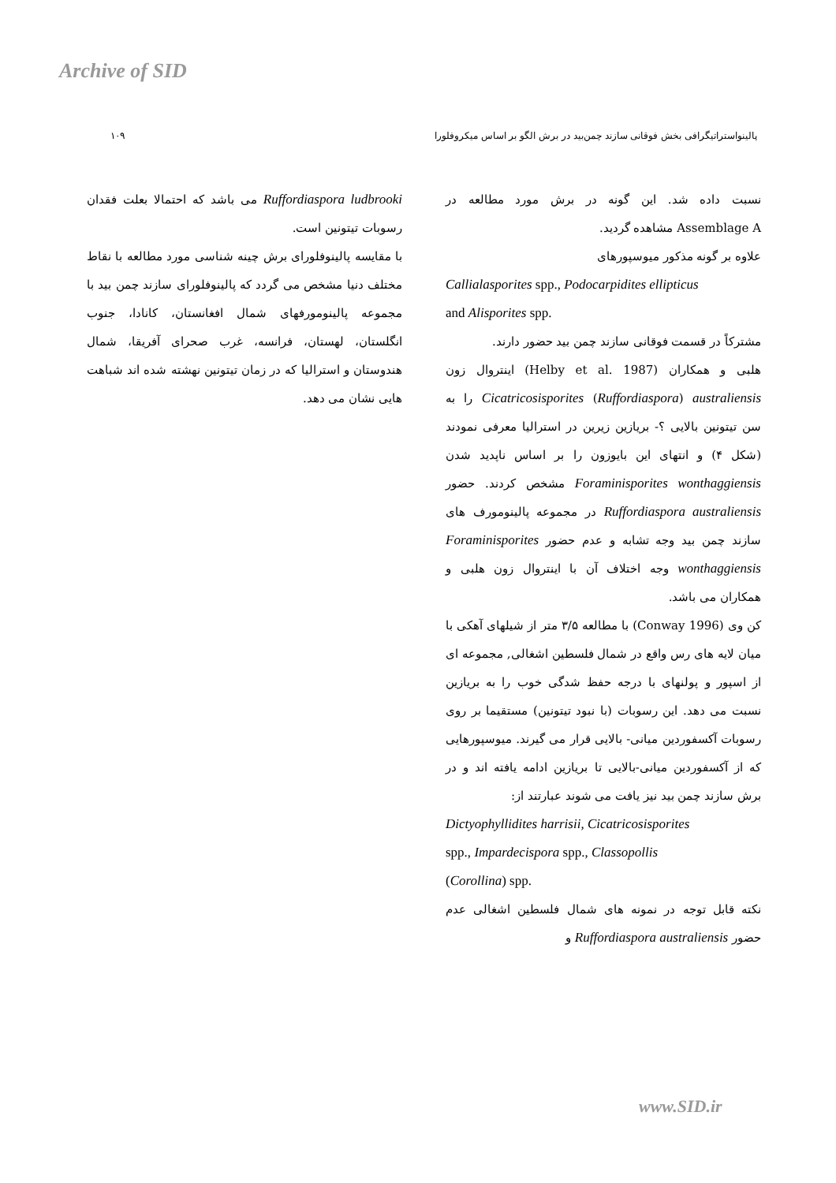Archive of SID
پالینواستراتیگرافی بخش فوقانی سازند چمن‌بید در برش الگو بر اساس میکروفلورا ۱۰۹
نسبت داده شد. این گونه در برش مورد مطالعه در Assemblage A مشاهده گردید.
علاوه بر گونه مذکور میوسپورهای
Callialasporites spp., Podocarpidites ellipticus
and Alisporites spp.
مشترکاً در قسمت فوقانی سازند چمن بید حضور دارند.
هلبی و همکاران (Helby et al. 1987) اینتروال زون Cicatricosisporites (Ruffordiaspora) australiensis را به سن تیتونین بالایی ؟- بریازین زیرین در استرالیا معرفی نمودند (شکل ۴) و انتهای این بایوزون را بر اساس ناپدید شدن Foraminisporites wonthaggiensis مشخص کردند. حضور Ruffordiaspora australiensis در مجموعه پالینومورف های سازند چمن بید وجه تشابه و عدم حضور Foraminisporites wonthaggiensis وجه اختلاف آن با اینتروال زون هلبی و همکاران می باشد.
کن وی (Conway 1996) با مطالعه ۳/۵ متر از شیلهای آهکی با میان لایه های رس واقع در شمال فلسطین اشغالی, مجموعه ای از اسپور و پولنهای با درجه حفظ شدگی خوب را به بریازین نسبت می دهد. این رسوبات (با نبود تیتونین) مستقیما بر روی رسوبات آکسفوردین میانی- بالایی قرار می گیرند. میوسپورهایی که از آکسفوردین میانی-بالایی تا بریازین ادامه یافته اند و در برش سازند چمن بید نیز یافت می شوند عبارتند از:
Dictyophyllidites harrisii, Cicatricosisporites
spp., Impardecispora spp., Classopollis
(Corollina) spp.
نکته قابل توجه در نمونه های شمال فلسطین اشغالی عدم حضور Ruffordiaspora australiensis و
Ruffordiaspora ludbrooki می باشد که احتمالا بعلت فقدان رسوبات تیتونین است.
با مقایسه پالینوفلورای برش چینه شناسی مورد مطالعه با نقاط مختلف دنیا مشخص می گردد که پالینوفلورای سازند چمن بید با مجموعه پالینومورفهای شمال افغانستان، کانادا، جنوب انگلستان، لهستان، فرانسه، غرب صحرای آفریقا، شمال هندوستان و استرالیا که در زمان تیتونین نهشته شده اند شباهت هایی نشان می دهد.
www.SID.ir